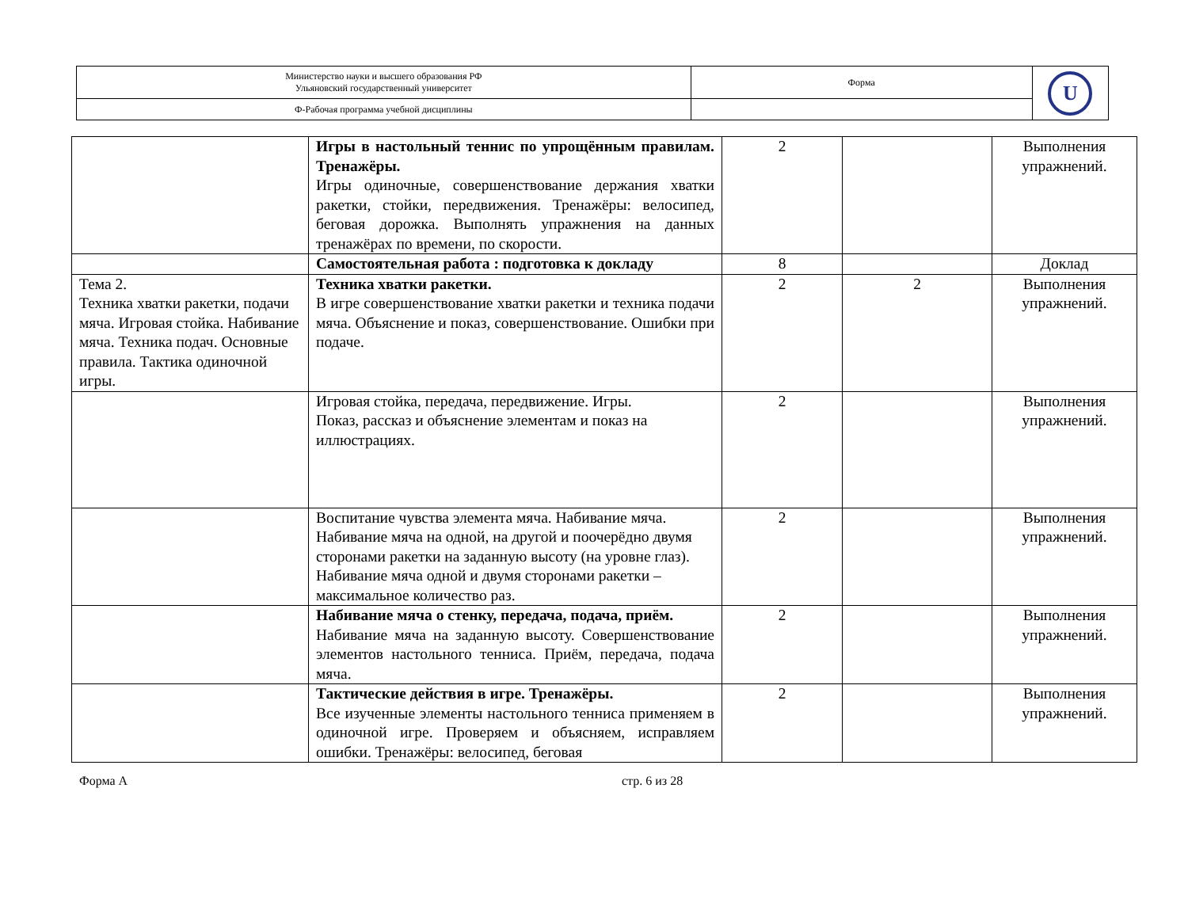| Министерство науки и высшего образования РФ Ульяновский государственный университет | Форма | U |
| Ф-Рабочая программа учебной дисциплины | | |
| | Игры в настольный теннис по упрощённым правилам. Тренажёры. Игры одиночные, совершенствование держания хватки ракетки, стойки, передвижения. Тренажёры: велосипед, беговая дорожка. Выполнять упражнения на данных тренажёрах по времени, по скорости. | 2 | | Выполнения упражнений. |
| | Самостоятельная работа : подготовка к докладу | 8 | | Доклад |
| Тема 2. Техника хватки ракетки, подачи мяча. Игровая стойка. Набивание мяча. Техника подач. Основные правила. Тактика одиночной игры. | Техника хватки ракетки. В игре совершенствование хватки ракетки и техника подачи мяча. Объяснение и показ, совершенствование. Ошибки при подаче. | 2 | 2 | Выполнения упражнений. |
| | Игровая стойка, передача, передвижение. Игры. Показ, рассказ и объяснение элементам и показ на иллюстрациях. | 2 | | Выполнения упражнений. |
| | Воспитание чувства элемента мяча. Набивание мяча. Набивание мяча на одной, на другой и поочерёдно двумя сторонами ракетки на заданную высоту (на уровне глаз). Набивание мяча одной и двумя сторонами ракетки – максимальное количество раз. | 2 | | Выполнения упражнений. |
| | Набивание мяча о стенку, передача, подача, приём. Набивание мяча на заданную высоту. Совершенствование элементов настольного тенниса. Приём, передача, подача мяча. | 2 | | Выполнения упражнений. |
| | Тактические действия в игре. Тренажёры. Все изученные элементы настольного тенниса применяем в одиночной игре. Проверяем и объясняем, исправляем ошибки. Тренажёры: велосипед, беговая | 2 | | Выполнения упражнений. |
Форма А стр. 6 из 28